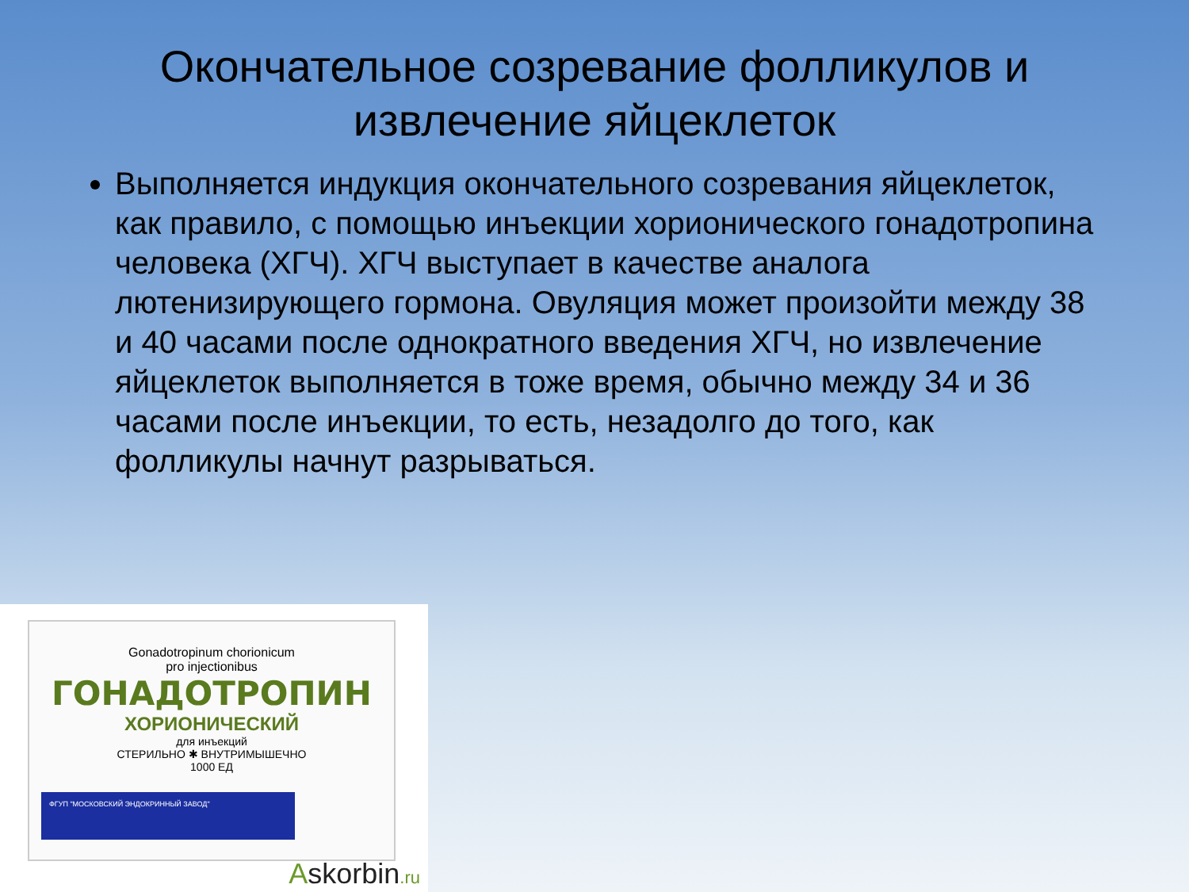Окончательное созревание фолликулов и извлечение яйцеклеток
Выполняется индукция окончательного созревания яйцеклеток, как правило, с помощью инъекции хорионического гонадотропина человека (ХГЧ). ХГЧ выступает в качестве аналога лютенизирующего гормона. Овуляция может произойти между 38 и 40 часами после однократного введения ХГЧ, но извлечение яйцеклеток выполняется в тоже время, обычно между 34 и 36 часами после инъекции, то есть, незадолго до того, как фолликулы начнут разрываться.
Gonadotropinum chorionicum
pro injectionibus
ГОНАДОТРОПИН
ХОРИОНИЧЕСКИЙ
для инъекций
СТЕРИЛЬНО ✱ ВНУТРИМЫШЕЧНО
1000 ЕД
ФГУП "МОСКОВСКИЙ ЭНДОКРИННЫЙ ЗАВОД"
Askorbin.ru